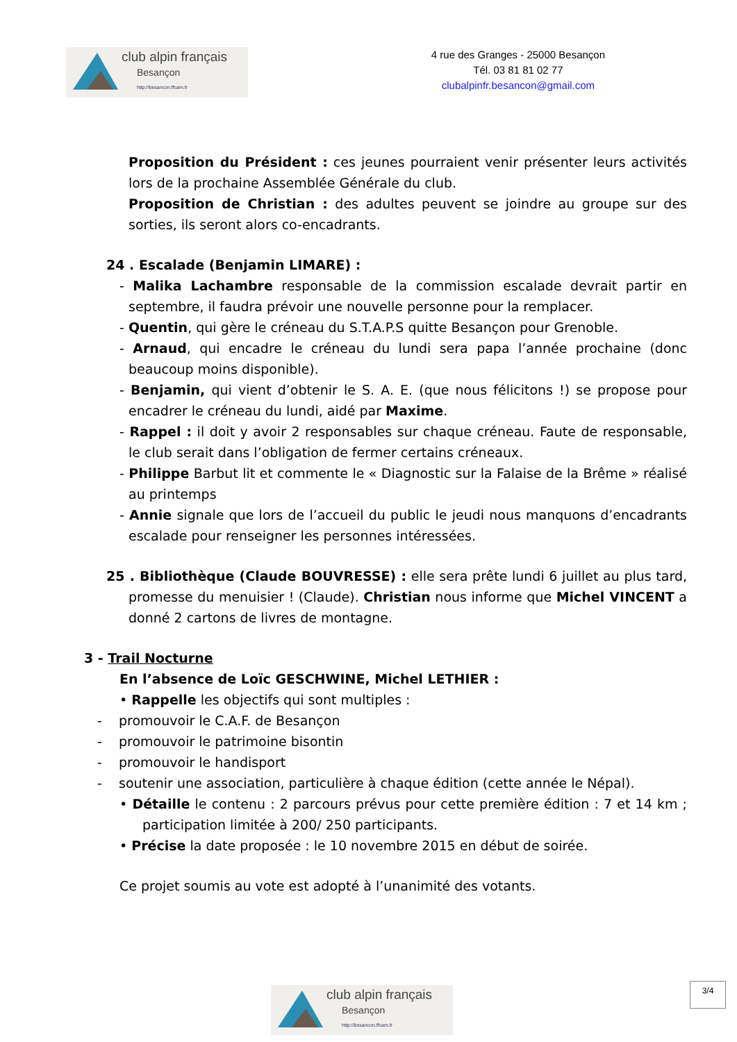club alpin français
Besançon
http://besancon.ffcam.fr
4 rue des Granges - 25000 Besançon
Tél. 03 81 81 02 77
clubalpinfr.besancon@gmail.com
Proposition du Président : ces jeunes pourraient venir présenter leurs activités lors de la prochaine Assemblée Générale du club.
Proposition de Christian : des adultes peuvent se joindre au groupe sur des sorties, ils seront alors co-encadrants.
24 . Escalade (Benjamin LIMARE) :
- Malika Lachambre responsable de la commission escalade devrait partir en septembre, il faudra prévoir une nouvelle personne pour la remplacer.
- Quentin, qui gère le créneau du S.T.A.P.S quitte Besançon pour Grenoble.
- Arnaud, qui encadre le créneau du lundi sera papa l’année prochaine (donc beaucoup moins disponible).
- Benjamin, qui vient d’obtenir le S. A. E. (que nous félicitons !) se propose pour encadrer le créneau du lundi, aidé par Maxime.
- Rappel : il doit y avoir 2 responsables sur chaque créneau. Faute de responsable, le club serait dans l’obligation de fermer certains créneaux.
- Philippe Barbut lit et commente le « Diagnostic sur la Falaise de la Brême » réalisé au printemps
- Annie signale que lors de l’accueil du public le jeudi nous manquons d’encadrants escalade pour renseigner les personnes intéressées.
25 . Bibliothèque (Claude BOUVRESSE) : elle sera prête lundi 6 juillet au plus tard, promesse du menuisier ! (Claude). Christian nous informe que Michel VINCENT a donné 2 cartons de livres de montagne.
3 - Trail Nocturne
En l’absence de Loïc GESCHWINE, Michel LETHIER :
• Rappelle les objectifs qui sont multiples :
- promouvoir le C.A.F. de Besançon
- promouvoir le patrimoine bisontin
- promouvoir le handisport
- soutenir une association, particulière à chaque édition (cette année le Népal).
• Détaille le contenu : 2 parcours prévus pour cette première édition : 7 et 14 km ; participation limitée à 200/ 250 participants.
• Précise la date proposée : le 10 novembre 2015 en début de soirée.
Ce projet soumis au vote est adopté à l’unanimité des votants.
3/4
club alpin français
Besançon
http://besancon.ffcam.fr